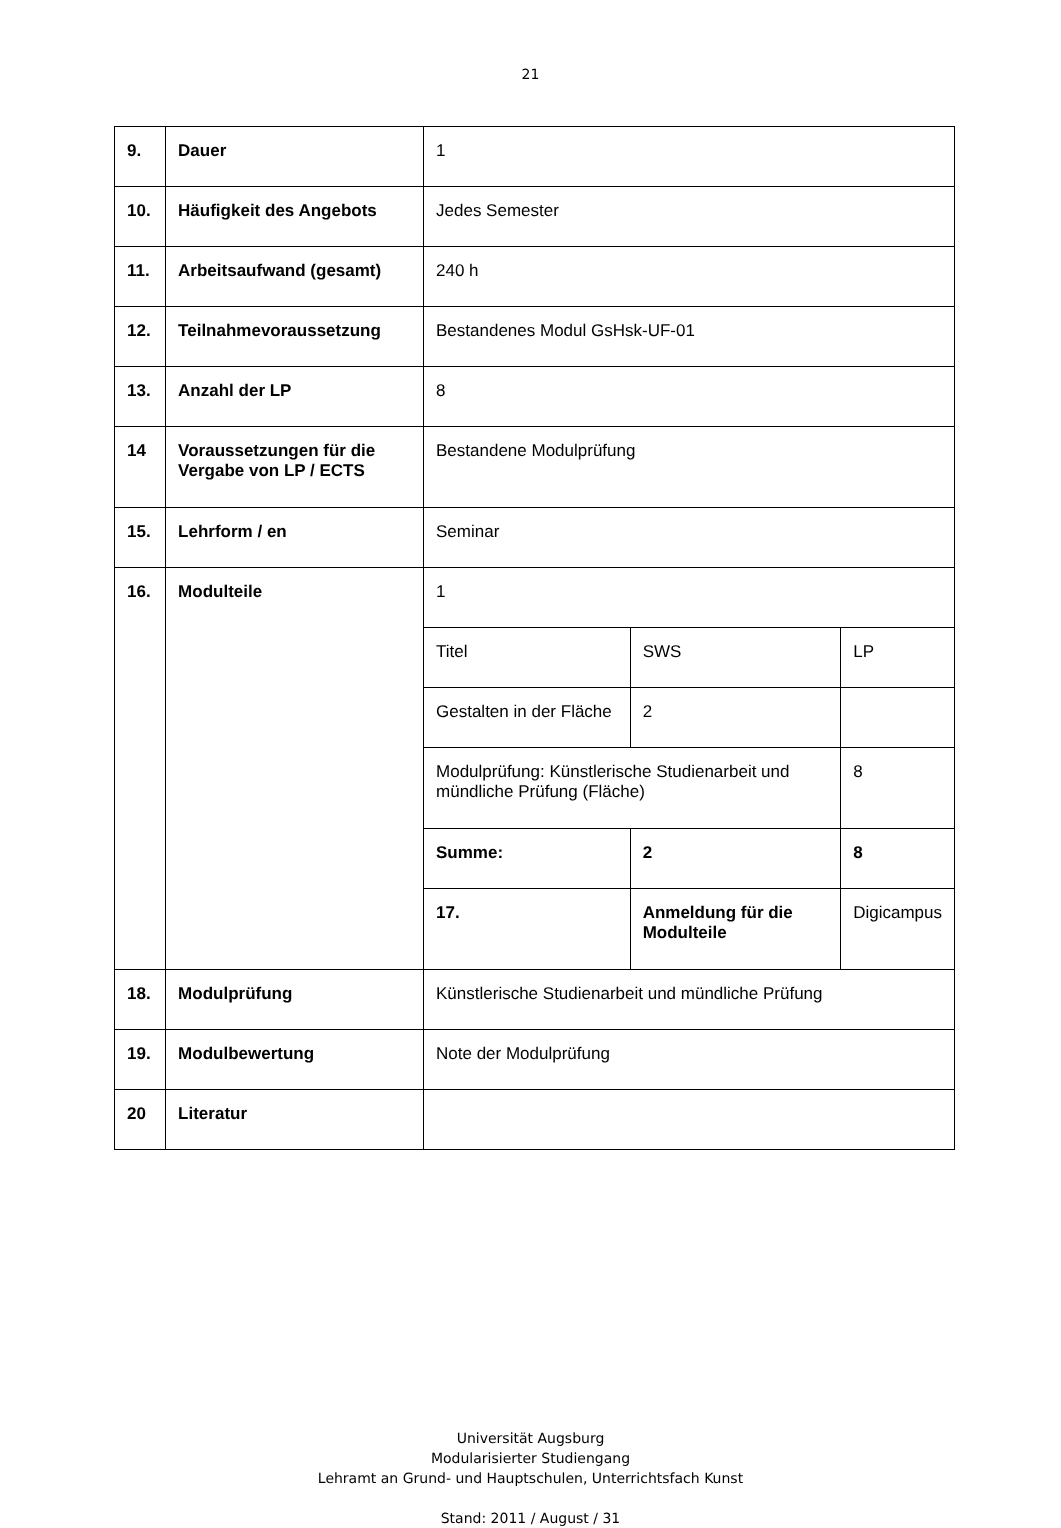21
| 9. | Dauer | 1 | | |
| 10. | Häufigkeit des Angebots | Jedes Semester | | |
| 11. | Arbeitsaufwand (gesamt) | 240 h | | |
| 12. | Teilnahmevoraussetzung | Bestandenes Modul GsHsk-UF-01 | | |
| 13. | Anzahl der LP | 8 | | |
| 14 | Voraussetzungen für die Vergabe von LP / ECTS | Bestandene Modulprüfung | | |
| 15. | Lehrform / en | Seminar | | |
| 16. | Modulteile | 1 | | |
| | | Titel | SWS | LP |
| | | Gestalten in der Fläche | 2 | |
| | | Modulprüfung: Künstlerische Studienarbeit und mündliche Prüfung (Fläche) | | 8 |
| | | Summe: | 2 | 8 |
| | | 17. | Anmeldung für die Modulteile | Digicampus |
| 18. | Modulprüfung | Künstlerische Studienarbeit und mündliche Prüfung | | |
| 19. | Modulbewertung | Note der Modulprüfung | | |
| 20 | Literatur | | | |
Universität Augsburg
Modularisierter Studiengang
Lehramt an Grund- und Hauptschulen, Unterrichtsfach Kunst
Stand: 2011 / August / 31